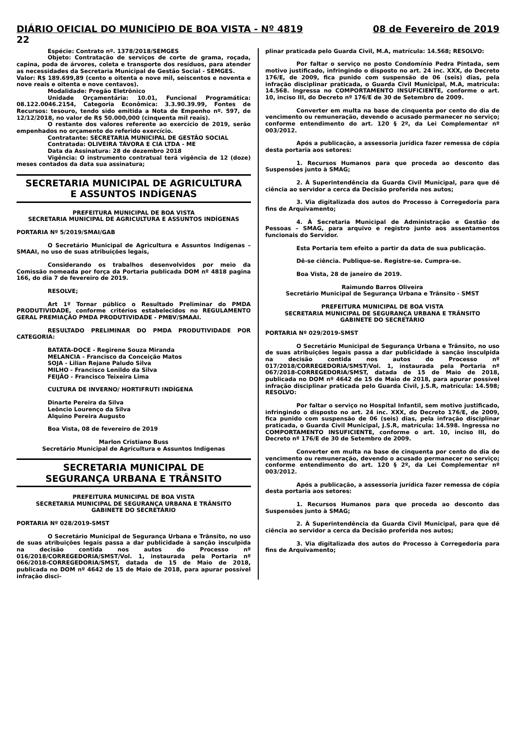DIÁRIO OFICIAL DO MUNICÍPIO DE BOA VISTA - Nº 4819 08 de Fevereiro de 2019
22
Espécie: Contrato nº. 1378/2018/SEMGES
Objeto: Contratação de serviços de corte de grama, roçada, capina, poda de árvores, coleta e transporte dos resíduos, para atender as necessidades da Secretaria Municipal de Gestão Social - SEMGES.
Valor: R$ 189.699,89 (cento e oitenta e nove mil, seiscentos e noventa e nove reais e oitenta e nove centavos).
Modalidade: Pregão Eletrônico
Unidade Orçamentária: 10.01, Funcional Programática: 08.122.0046.2154, Categoria Econômica: 3.3.90.39.99, Fontes de Recursos: tesouro, tendo sido emitida a Nota de Empenho nº. 597, de 12/12/2018, no valor de R$ 50.000,000 (cinquenta mil reais).
O restante dos valores referente ao exercício de 2019, serão empenhados no orçamento do referido exercício.
Contratante: SECRETARIA MUNICIPAL DE GESTÃO SOCIAL
Contratada: OLIVEIRA TÁVORA E CIA LTDA - ME
Data da Assinatura: 28 de dezembro 2018
Vigência: O instrumento contratual terá vigência de 12 (doze) meses contados da data sua assinatura;
SECRETARIA MUNICIPAL DE AGRICULTURA
E ASSUNTOS INDÍGENAS
PREFEITURA MUNICIPAL DE BOA VISTA
SECRETARIA MUNICIPAL DE AGRICULTURA E ASSUNTOS INDÍGENAS
PORTARIA Nº 5/2019/SMAI/GAB
O Secretário Municipal de Agricultura e Assuntos Indígenas – SMAAI, no uso de suas atribuições legais,
Considerando os trabalhos desenvolvidos por meio da Comissão nomeada por força da Portaria publicada DOM nº 4818 pagina 166, do dia 7 de fevereiro de 2019.
RESOLVE;
Art 1º Tornar público o Resultado Preliminar do PMDA PRODUTIVIDADE, conforme critérios estabelecidos no REGULAMENTO GERAL PREMIAÇÃO PMDA PRODUTIVIDADE - PMBV/SMAAI.
RESULTADO PRELIMINAR DO PMDA PRODUTIVIDADE POR CATEGORIA:
BATATA-DOCE - Regirene Souza Miranda
MELANCIA - Francisco da Conceição Matos
SOJA - Lilian Rejane Paludo Silva
MILHO - Francisco Lenildo da Silva
FEIJÃO - Francisco Teixeira Lima
CULTURA DE INVERNO/ HORTIFRUTI INDÍGENA
Dinarte Pereira da Silva
Leôncio Lourenço da Silva
Alquino Pereira Augusto
Boa Vista, 08 de fevereiro de 2019
Marlon Cristiano Buss
Secretário Municipal de Agricultura e Assuntos Indígenas
SECRETARIA MUNICIPAL DE
SEGURANÇA URBANA E TRÂNSITO
PREFEITURA MUNICIPAL DE BOA VISTA
SECRETARIA MUNICIPAL DE SEGURANÇA URBANA E TRÂNSITO
GABINETE DO SECRETÁRIO
PORTARIA Nº 028/2019-SMST
O Secretário Municipal de Segurança Urbana e Trânsito, no uso de suas atribuições legais passa a dar publicidade à sanção insculpida na decisão contida nos autos do Processo nº 016/2018/CORREGEDORIA/SMST/Vol. 1, instaurada pela Portaria nº 066/2018-CORREGEDORIA/SMST, datada de 15 de Maio de 2018, publicada no DOM nº 4642 de 15 de Maio de 2018, para apurar possível infração disci-
plinar praticada pelo Guarda Civil, M.A, matrícula: 14.568; RESOLVO:
Por faltar o serviço no posto Condomínio Pedra Pintada, sem motivo justificado, infringindo o disposto no art. 24 inc. XXX, do Decreto 176/E, de 2009, fica punido com suspensão de 06 (seis) dias, pela infração disciplinar praticada, o Guarda Civil Municipal, M.A, matrícula: 14.568. Ingressa no COMPORTAMENTO INSUFICIENTE, conforme o art. 10, inciso III, do Decreto nº 176/E de 30 de Setembro de 2009.
Converter em multa na base de cinquenta por cento do dia de vencimento ou remuneração, devendo o acusado permanecer no serviço; conforme entendimento do art. 120 § 2º, da Lei Complementar nº 003/2012.
Após a publicação, a assessoria jurídica fazer remessa de cópia desta portaria aos setores:
1. Recursos Humanos para que proceda ao desconto das Suspensões junto à SMAG;
2. À Superintendência da Guarda Civil Municipal, para que dê ciência ao servidor a cerca da Decisão proferida nos autos;
3. Via digitalizada dos autos do Processo à Corregedoria para fins de Arquivamento;
4. À Secretaria Municipal de Administração e Gestão de Pessoas – SMAG, para arquivo e registro junto aos assentamentos funcionais do Servidor.
Esta Portaria tem efeito a partir da data de sua publicação.
Dê-se ciência. Publique-se. Registre-se. Cumpra-se.
Boa Vista, 28 de janeiro de 2019.
Raimundo Barros Oliveira
Secretário Municipal de Segurança Urbana e Trânsito - SMST
PREFEITURA MUNICIPAL DE BOA VISTA
SECRETARIA MUNICIPAL DE SEGURANÇA URBANA E TRÂNSITO
GABINETE DO SECRETÁRIO
PORTARIA Nº 029/2019-SMST
O Secretário Municipal de Segurança Urbana e Trânsito, no uso de suas atribuições legais passa a dar publicidade à sanção insculpida na decisão contida nos autos do Processo nº 017/2018/CORREGEDORIA/SMST/Vol. 1, instaurada pela Portaria nº 067/2018-CORREGEDORIA/SMST, datada de 15 de Maio de 2018, publicada no DOM nº 4642 de 15 de Maio de 2018, para apurar possível infração disciplinar praticada pelo Guarda Civil, J.S.R, matrícula: 14.598; RESOLVO:
Por faltar o serviço no Hospital Infantil, sem motivo justificado, infringindo o disposto no art. 24 inc. XXX, do Decreto 176/E, de 2009, fica punido com suspensão de 06 (seis) dias, pela infração disciplinar praticada, o Guarda Civil Municipal, J.S.R, matrícula: 14.598. Ingressa no COMPORTAMENTO INSUFICIENTE, conforme o art. 10, inciso III, do Decreto nº 176/E de 30 de Setembro de 2009.
Converter em multa na base de cinquenta por cento do dia de vencimento ou remuneração, devendo o acusado permanecer no serviço; conforme entendimento do art. 120 § 2º, da Lei Complementar nº 003/2012.
Após a publicação, a assessoria jurídica fazer remessa de cópia desta portaria aos setores:
1. Recursos Humanos para que proceda ao desconto das Suspensões junto à SMAG;
2. À Superintendência da Guarda Civil Municipal, para que dê ciência ao servidor a cerca da Decisão proferida nos autos;
3. Via digitalizada dos autos do Processo à Corregedoria para fins de Arquivamento;